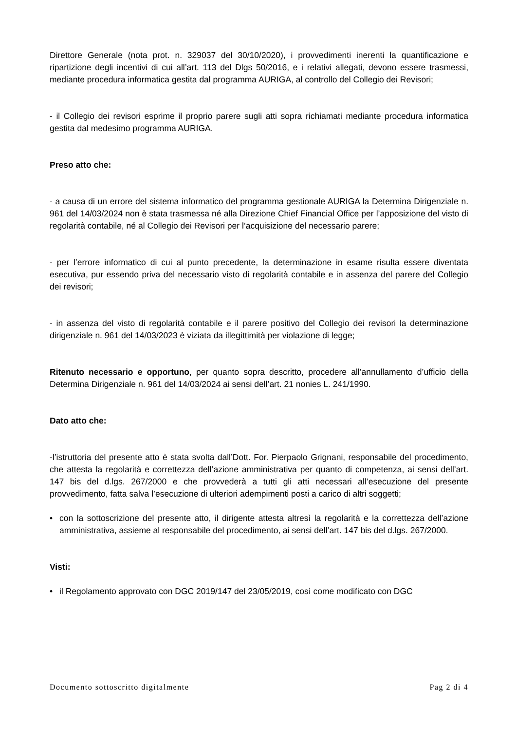Direttore Generale (nota prot. n. 329037 del 30/10/2020), i provvedimenti inerenti la quantificazione e ripartizione degli incentivi di cui all’art. 113 del Dlgs 50/2016, e i relativi allegati, devono essere trasmessi, mediante procedura informatica gestita dal programma AURIGA, al controllo del Collegio dei Revisori;
- il Collegio dei revisori esprime il proprio parere sugli atti sopra richiamati mediante procedura informatica gestita dal medesimo programma AURIGA.
Preso atto che:
- a causa di un errore del sistema informatico del programma gestionale AURIGA la Determina Dirigenziale n. 961 del 14/03/2024 non è stata trasmessa né alla Direzione Chief Financial Office per l’apposizione del visto di regolarità contabile, né al Collegio dei Revisori per l’acquisizione del necessario parere;
- per l’errore informatico di cui al punto precedente, la determinazione in esame risulta essere diventata esecutiva, pur essendo priva del necessario visto di regolarità contabile e in assenza del parere del Collegio dei revisori;
- in assenza del visto di regolarità contabile e il parere positivo del Collegio dei revisori la determinazione dirigenziale n. 961 del 14/03/2023 è viziata da illegittimità per violazione di legge;
Ritenuto necessario e opportuno, per quanto sopra descritto, procedere all’annullamento d’ufficio della Determina Dirigenziale n. 961 del 14/03/2024 ai sensi dell’art. 21 nonies L. 241/1990.
Dato atto che:
-l’istruttoria del presente atto è stata svolta dall’Dott. For. Pierpaolo Grignani, responsabile del procedimento, che attesta la regolarità e correttezza dell’azione amministrativa per quanto di competenza, ai sensi dell’art. 147 bis del d.lgs. 267/2000 e che provvederà a tutti gli atti necessari all’esecuzione del presente provvedimento, fatta salva l’esecuzione di ulteriori adempimenti posti a carico di altri soggetti;
• con la sottoscrizione del presente atto, il dirigente attesta altresì la regolarità e la correttezza dell’azione amministrativa, assieme al responsabile del procedimento, ai sensi dell’art. 147 bis del d.lgs. 267/2000.
Visti:
• il Regolamento approvato con DGC 2019/147 del 23/05/2019, così come modificato con DGC
Documento sottoscritto digitalmente Pag 2 di 4